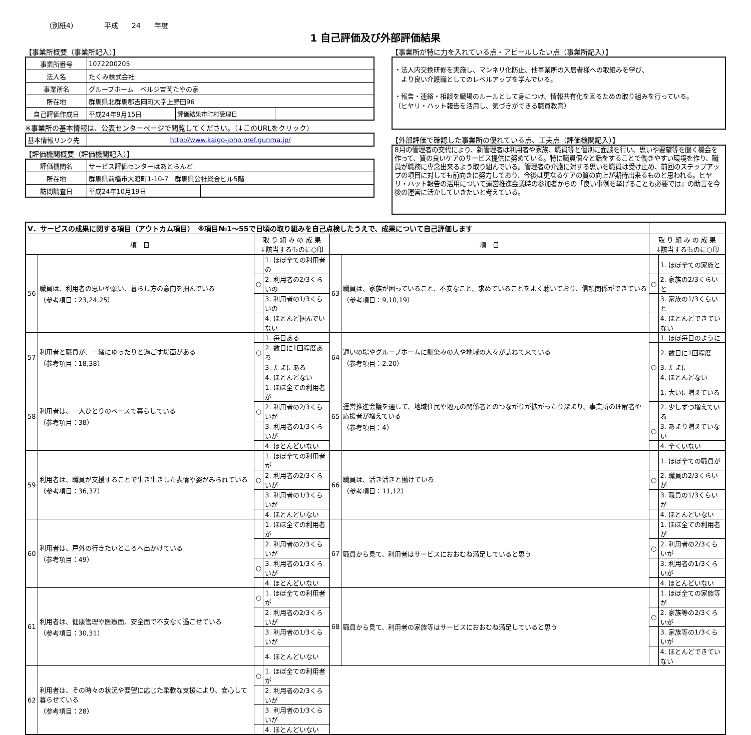（別紙4） 平成 24 年度
1 自己評価及び外部評価結果
【事業所概要（事業所記入）】
| 事業所番号 | 1072200205 | | |
| 法人名 | たくみ株式会社 | | |
| 事業所名 | グループホーム ベルジ吉岡たやの家 | | |
| 所在地 | 群馬県北群馬郡吉岡町大字上野田96 | | |
| 自己評価作成日 | 平成24年9月15日 | 評価結果市町村受理日 | |
※事業所の基本情報は、公表センターページで閲覧してください。（↓このURLをクリック）
| 基本情報リンク先 | http://www.kaigo-joho.pref.gunma.jp/ |
【評価機関概要（評価機関記入）】
| 評価機関名 | サービス評価センターはあとらんど | |
| 所在地 | 群馬県前橋市大渡町1-10-7 群馬県公社総合ビル5階 | |
| 訪問調査日 | 平成24年10月19日 | |
【事業所が特に力を入れている点・アピールしたい点（事業所記入）】
・法人内交換研修を実施し、マンネリ化防止、他事業所の入居者様への取組みを学び、
　より良い介護職としてのレベルアップを学んでいる。
・報告・連絡・相談を職場のルールとして身につけ、情報共有化を図るための取り組みを行っている。
（ヒヤリ・ハット報告を活用し、気づきができる職員教育）
【外部評価で確認した事業所の優れている点、工夫点（評価機関記入）】
8月の管理者の交代により、新管理者は利用者や家族、職員等と個別に面談を行い、思いや要望等を聞く機会を作って、質の良いケアのサービス提供に努めている。特に職員個々と話をすることで働きやすい環境を作り、職員が職務に専念出来るよう取り組んでいる。管理者の介護に対する思いを職員は受け止め、前回のステップアップの項目に対しても前向きに努力しており、今後は更なるケアの質の向上が期待出来るものと思われる。ヒヤリ・ハット報告の活用について運営推進会議時の参加者からの「良い事例を挙げることも必要では」の助言を今後の運営に活かしていきたいと考えている。
| V．サービスの成果に関する項目（アウトカム項目） ※項目№1～55で日頃の取り組みを自己点検したうえで、成果について自己評価します | | | | | | | |
| 項 目 | | 取 り 組 み の 成 果 ↓該当するものに○印 | | 項 目 | | 取 り 組 み の 成 果 ↓該当するものに○印 | |
| 56 | 職員は、利用者の思いや願い、暮らし方の意向を掴んでいる （参考項目：23,24,25） | | 1. ほぼ全ての利用者の | 63 | 職員は、家族が困っていること、不安なこと、求めていることをよく聴いており、信頼関係ができている （参考項目：9,10,19） | | 1. ほぼ全ての家族と |
| | | ○ | 2. 利用者の2/3くらいの | | | ○ | 2. 家族の2/3くらいと |
| | | | 3. 利用者の1/3くらいの | | | | 3. 家族の1/3くらいと |
| | | | 4. ほとんど掴んでいない | | | | 4. ほとんどできていない |
| 57 | 利用者と職員が、一緒にゆったりと過ごす場面がある （参考項目：18,38） | | 1. 毎日ある | 64 | 通いの場やグループホームに馴染みの人や地域の人々が訪ねて来ている （参考項目：2,20） | | 1. ほぼ毎日のように |
| | | ○ | 2. 数日に1回程度ある | | | | 2. 数日に1回程度 |
| | | | 3. たまにある | | | ○ | 3. たまに |
| | | | 4. ほとんどない | | | | 4. ほとんどない |
| 58 | 利用者は、一人ひとりのペースで暮らしている （参考項目：38） | | 1. ほぼ全ての利用者が | 65 | 運営推進会議を通して、地域住民や地元の関係者とのつながりが拡がったり深まり、事業所の理解者や応援者が増えている （参考項目：4） | | 1. 大いに増えている |
| | | ○ | 2. 利用者の2/3くらいが | | | | 2. 少しずつ増えている |
| | | | 3. 利用者の1/3くらいが | | | ○ | 3. あまり増えていない |
| | | | 4. ほとんどいない | | | | 4. 全くいない |
| 59 | 利用者は、職員が支援することで生き生きした表情や姿がみられている （参考項目：36,37） | | 1. ほぼ全ての利用者が | 66 | 職員は、活き活きと働けている （参考項目：11,12） | | 1. ほぼ全ての職員が |
| | | ○ | 2. 利用者の2/3くらいが | | | ○ | 2. 職員の2/3くらいが |
| | | | 3. 利用者の1/3くらいが | | | | 3. 職員の1/3くらいが |
| | | | 4. ほとんどいない | | | | 4. ほとんどいない |
| 60 | 利用者は、戸外の行きたいところへ出かけている （参考項目：49） | | 1. ほぼ全ての利用者が | 67 | 職員から見て、利用者はサービスにおおむね満足していると思う | | 1. ほぼ全ての利用者が |
| | | | 2. 利用者の2/3くらいが | | | ○ | 2. 利用者の2/3くらいが |
| | | ○ | 3. 利用者の1/3くらいが | | | | 3. 利用者の1/3くらいが |
| | | | 4. ほとんどいない | | | | 4. ほとんどいない |
| 61 | 利用者は、健康管理や医療面、安全面で不安なく過ごせている （参考項目：30,31） | ○ | 1. ほぼ全ての利用者が | 68 | 職員から見て、利用者の家族等はサービスにおおむね満足していると思う | | 1. ほぼ全ての家族等が |
| | | | 2. 利用者の2/3くらいが | | | ○ | 2. 家族等の2/3くらいが |
| | | | 3. 利用者の1/3くらいが | | | | 3. 家族等の1/3くらいが |
| | | | 4. ほとんどいない | | | | 4. ほとんどできていない |
| 62 | 利用者は、その時々の状況や要望に応じた柔軟な支援により、安心して暮らせている （参考項目：28） | ○ | 1. ほぼ全ての利用者が | | | | |
| | | | 2. 利用者の2/3くらいが | | | | |
| | | | 3. 利用者の1/3くらいが | | | | |
| | | | 4. ほとんどいない | | | | |